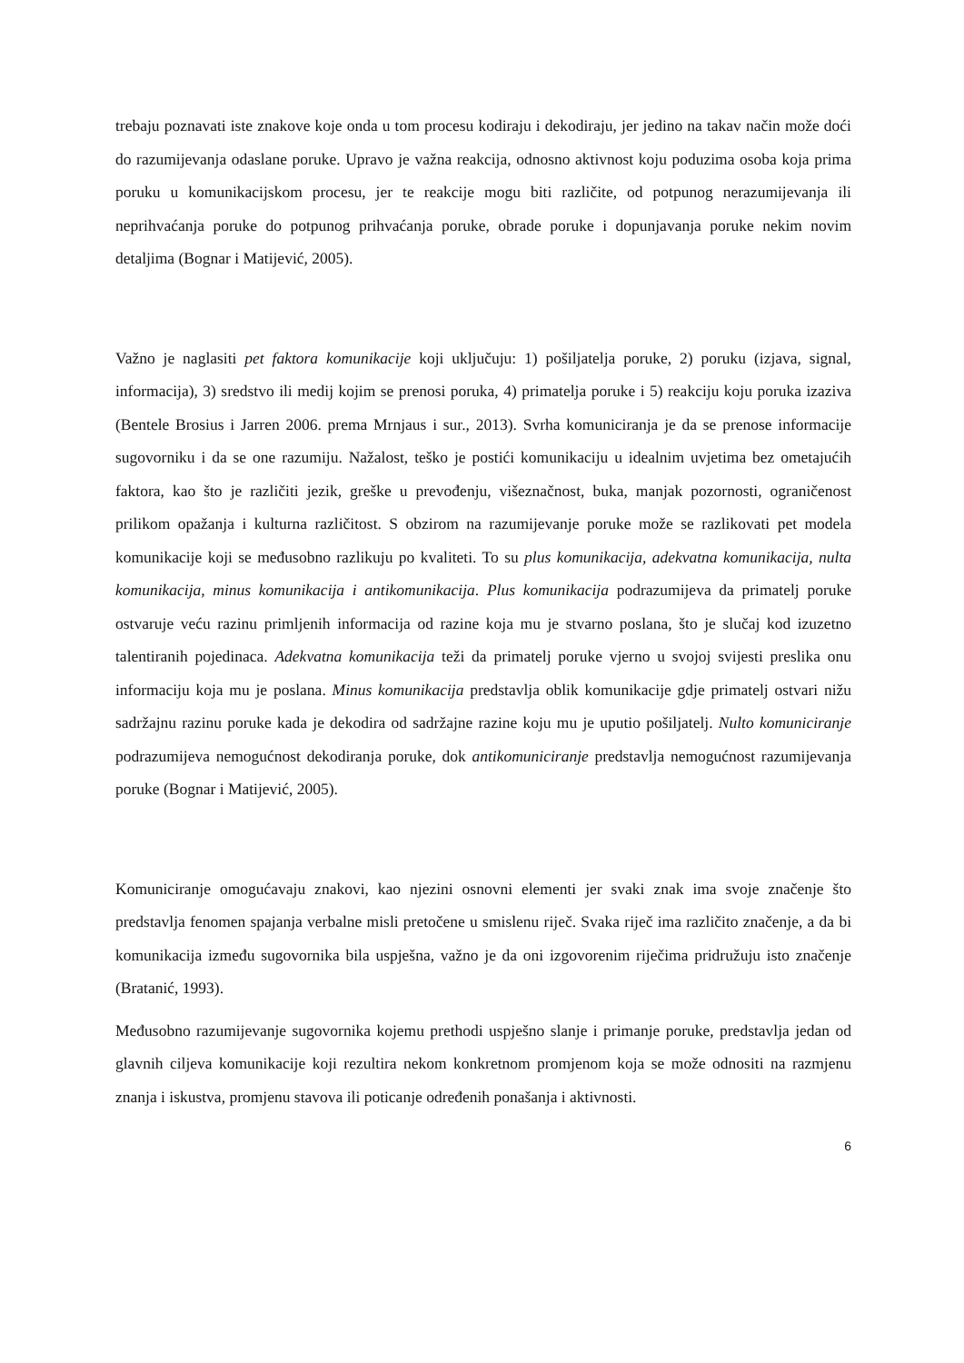trebaju poznavati iste znakove koje onda u tom procesu kodiraju i dekodiraju, jer jedino na takav način može doći do razumijevanja odaslane poruke. Upravo je važna reakcija, odnosno aktivnost koju poduzima osoba koja prima poruku u komunikacijskom procesu, jer te reakcije mogu biti različite, od potpunog nerazumijevanja ili neprihvaćanja poruke do potpunog prihvaćanja poruke, obrade poruke i dopunjavanja poruke nekim novim detaljima (Bognar i Matijević, 2005).
Važno je naglasiti pet faktora komunikacije koji uključuju: 1) pošiljatelja poruke, 2) poruku (izjava, signal, informacija), 3) sredstvo ili medij kojim se prenosi poruka, 4) primatelja poruke i 5) reakciju koju poruka izaziva (Bentele Brosius i Jarren 2006. prema Mrnjaus i sur., 2013). Svrha komuniciranja je da se prenose informacije sugovorniku i da se one razumiju. Nažalost, teško je postići komunikaciju u idealnim uvjetima bez ometajućih faktora, kao što je različiti jezik, greške u prevođenju, višeznačnost, buka, manjak pozornosti, ograničenost prilikom opažanja i kulturna različitost. S obzirom na razumijevanje poruke može se razlikovati pet modela komunikacije koji se međusobno razlikuju po kvaliteti. To su plus komunikacija, adekvatna komunikacija, nulta komunikacija, minus komunikacija i antikomunikacija. Plus komunikacija podrazumijeva da primatelj poruke ostvaruje veću razinu primljenih informacija od razine koja mu je stvarno poslana, što je slučaj kod izuzetno talentiranih pojedinaca. Adekvatna komunikacija teži da primatelj poruke vjerno u svojoj svijesti preslika onu informaciju koja mu je poslana. Minus komunikacija predstavlja oblik komunikacije gdje primatelj ostvari nižu sadržajnu razinu poruke kada je dekodira od sadržajne razine koju mu je uputio pošiljatelj. Nulto komuniciranje podrazumijeva nemogućnost dekodiranja poruke, dok antikomuniciranje predstavlja nemogućnost razumijevanja poruke (Bognar i Matijević, 2005).
Komuniciranje omogućavaju znakovi, kao njezini osnovni elementi jer svaki znak ima svoje značenje što predstavlja fenomen spajanja verbalne misli pretočene u smislenu riječ. Svaka riječ ima različito značenje, a da bi komunikacija između sugovornika bila uspješna, važno je da oni izgovorenim riječima pridružuju isto značenje (Bratanić, 1993).
Međusobno razumijevanje sugovornika kojemu prethodi uspješno slanje i primanje poruke, predstavlja jedan od glavnih ciljeva komunikacije koji rezultira nekom konkretnom promjenom koja se može odnositi na razmjenu znanja i iskustva, promjenu stavova ili poticanje određenih ponašanja i aktivnosti.
6